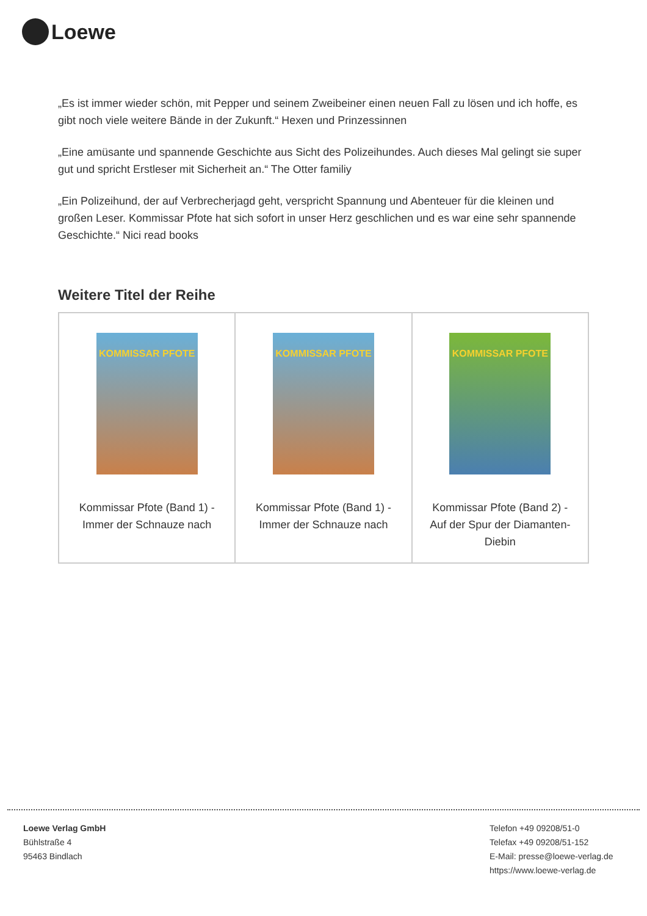Loewe
„Es ist immer wieder schön, mit Pepper und seinem Zweibeiner einen neuen Fall zu lösen und ich hoffe, es gibt noch viele weitere Bände in der Zukunft.“ Hexen und Prinzessinnen
„Eine amüsante und spannende Geschichte aus Sicht des Polizeihundes. Auch dieses Mal gelingt sie super gut und spricht Erstleser mit Sicherheit an.“ The Otter familiy
„Ein Polizeihund, der auf Verbrecherjagd geht, verspricht Spannung und Abenteuer für die kleinen und großen Leser. Kommissar Pfote hat sich sofort in unser Herz geschlichen und es war eine sehr spannende Geschichte.“ Nici read books
Weitere Titel der Reihe
| KOMMISSAR PFOTE Kommissar Pfote (Band 1) - Immer der Schnauze nach | KOMMISSAR PFOTE Kommissar Pfote (Band 1) - Immer der Schnauze nach | KOMMISSAR PFOTE Kommissar Pfote (Band 2) - Auf der Spur der Diamanten-Diebin |
Loewe Verlag GmbH
Bühlstraße 4
95463 Bindlach
Telefon +49 09208/51-0
Telefax +49 09208/51-152
E-Mail: presse@loewe-verlag.de
https://www.loewe-verlag.de